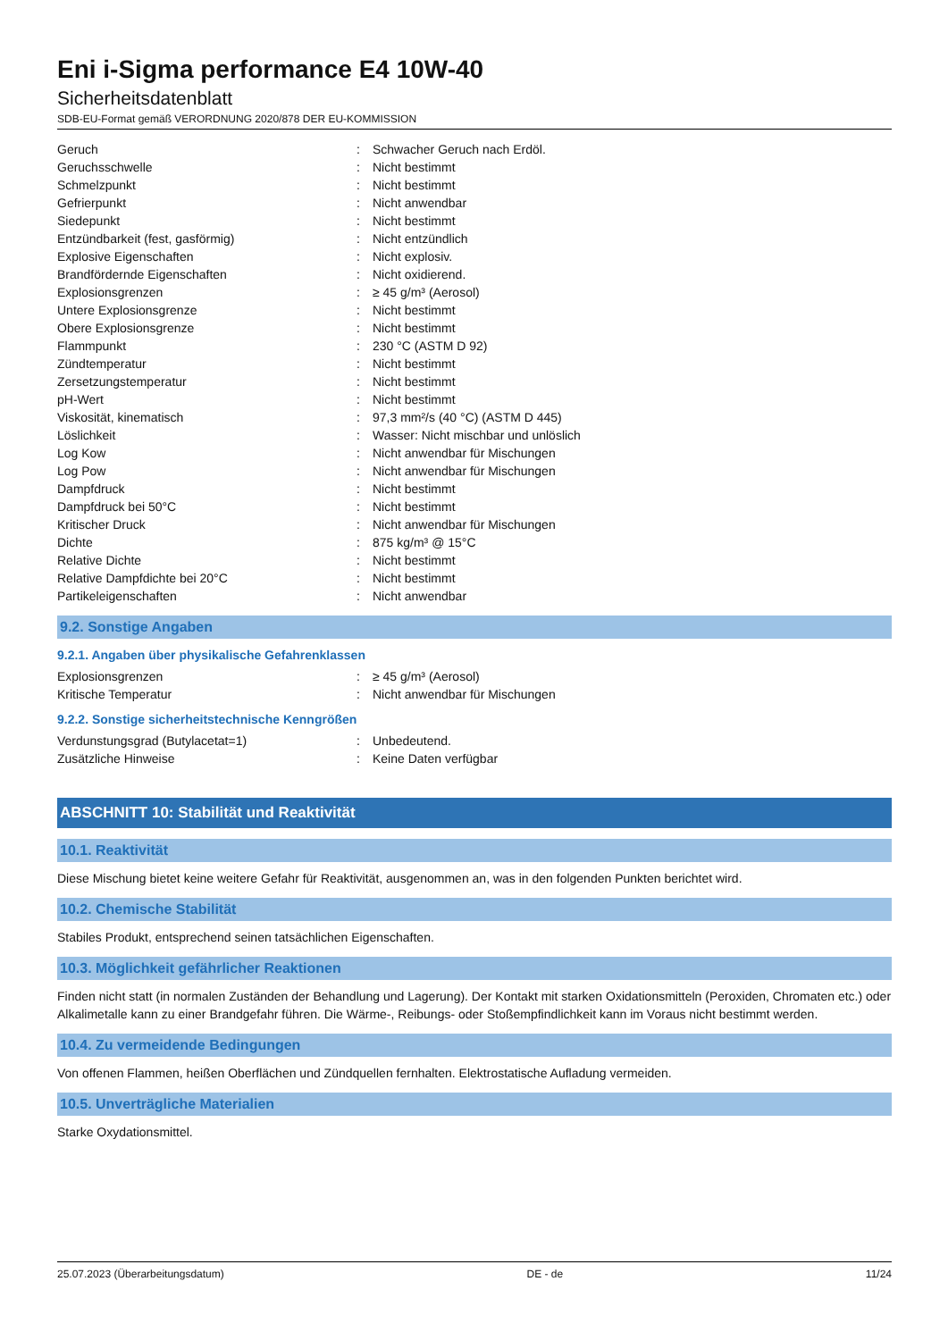Eni i-Sigma performance E4 10W-40
Sicherheitsdatenblatt
SDB-EU-Format gemäß VERORDNUNG 2020/878 DER EU-KOMMISSION
| Geruch | : | Schwacher Geruch nach Erdöl. |
| Geruchsschwelle | : | Nicht bestimmt |
| Schmelzpunkt | : | Nicht bestimmt |
| Gefrierpunkt | : | Nicht anwendbar |
| Siedepunkt | : | Nicht bestimmt |
| Entzündbarkeit (fest, gasförmig) | : | Nicht entzündlich |
| Explosive Eigenschaften | : | Nicht explosiv. |
| Brandfördernde Eigenschaften | : | Nicht oxidierend. |
| Explosionsgrenzen | : | ≥ 45 g/m³ (Aerosol) |
| Untere Explosionsgrenze | : | Nicht bestimmt |
| Obere Explosionsgrenze | : | Nicht bestimmt |
| Flammpunkt | : | 230 °C (ASTM D 92) |
| Zündtemperatur | : | Nicht bestimmt |
| Zersetzungstemperatur | : | Nicht bestimmt |
| pH-Wert | : | Nicht bestimmt |
| Viskosität, kinematisch | : | 97,3 mm²/s (40 °C) (ASTM D 445) |
| Löslichkeit | : | Wasser: Nicht mischbar und unlöslich |
| Log Kow | : | Nicht anwendbar für Mischungen |
| Log Pow | : | Nicht anwendbar für Mischungen |
| Dampfdruck | : | Nicht bestimmt |
| Dampfdruck bei 50°C | : | Nicht bestimmt |
| Kritischer Druck | : | Nicht anwendbar für Mischungen |
| Dichte | : | 875 kg/m³ @ 15°C |
| Relative Dichte | : | Nicht bestimmt |
| Relative Dampfdichte bei 20°C | : | Nicht bestimmt |
| Partikeleigenschaften | : | Nicht anwendbar |
9.2. Sonstige Angaben
9.2.1. Angaben über physikalische Gefahrenklassen
| Explosionsgrenzen | : | ≥ 45 g/m³ (Aerosol) |
| Kritische Temperatur | : | Nicht anwendbar für Mischungen |
9.2.2. Sonstige sicherheitstechnische Kenngrößen
| Verdunstungsgrad (Butylacetat=1) | : | Unbedeutend. |
| Zusätzliche Hinweise | : | Keine Daten verfügbar |
ABSCHNITT 10: Stabilität und Reaktivität
10.1. Reaktivität
Diese Mischung bietet keine weitere Gefahr für Reaktivität, ausgenommen an, was in den folgenden Punkten berichtet wird.
10.2. Chemische Stabilität
Stabiles Produkt, entsprechend seinen tatsächlichen Eigenschaften.
10.3. Möglichkeit gefährlicher Reaktionen
Finden nicht statt (in normalen Zuständen der Behandlung und Lagerung). Der Kontakt mit starken Oxidationsmitteln (Peroxiden, Chromaten etc.) oder Alkalimetalle kann zu einer Brandgefahr führen. Die Wärme-, Reibungs- oder Stoßempfindlichkeit kann im Voraus nicht bestimmt werden.
10.4. Zu vermeidende Bedingungen
Von offenen Flammen, heißen Oberflächen und Zündquellen fernhalten. Elektrostatische Aufladung vermeiden.
10.5. Unverträgliche Materialien
Starke Oxydationsmittel.
25.07.2023 (Überarbeitungsdatum) DE - de 11/24